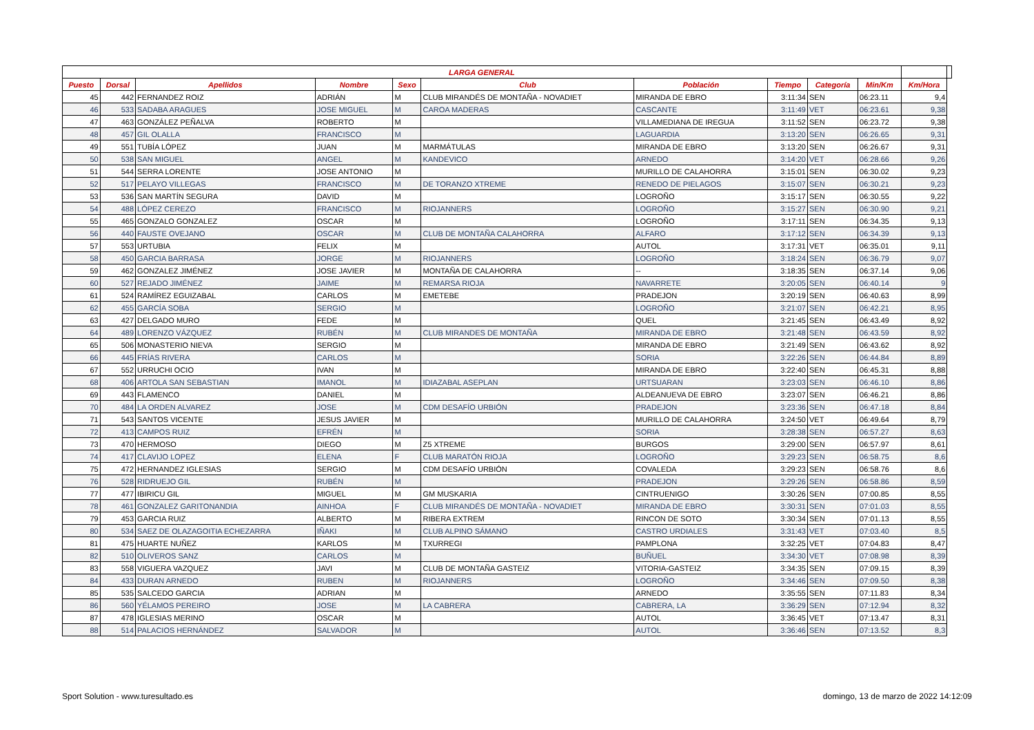| LARGA GENERAL | | | | | | | | | | | |
| --- | --- | --- | --- | --- | --- | --- | --- | --- | --- | --- | --- |
| Puesto | Dorsal | Apellidos | Nombre | Sexo | Club | Población | Tiempo | Categoría | Min/Km | Km/Hora | |
| 45 | 442 | FERNANDEZ ROIZ | ADRIÁN | M | CLUB MIRANDÉS DE MONTAÑA - NOVADIET | MIRANDA DE EBRO | 3:11:34 | SEN | 06:23.11 | 9,4 | |
| 46 | 533 | SADABA ARAGUES | JOSE MIGUEL | M | CAROA MADERAS | CASCANTE | 3:11:49 | VET | 06:23.61 | 9,38 | |
| 47 | 463 | GONZÁLEZ PEÑALVA | ROBERTO | M | | VILLAMEDIANA DE IREGUA | 3:11:52 | SEN | 06:23.72 | 9,38 | |
| 48 | 457 | GIL OLALLA | FRANCISCO | M | | LAGUARDIA | 3:13:20 | SEN | 06:26.65 | 9,31 | |
| 49 | 551 | TUBÍA LÓPEZ | JUAN | M | MARMÁTULAS | MIRANDA DE EBRO | 3:13:20 | SEN | 06:26.67 | 9,31 | |
| 50 | 538 | SAN MIGUEL | ANGEL | M | KANDEVICO | ARNEDO | 3:14:20 | VET | 06:28.66 | 9,26 | |
| 51 | 544 | SERRA LORENTE | JOSE ANTONIO | M | | MURILLO DE CALAHORRA | 3:15:01 | SEN | 06:30.02 | 9,23 | |
| 52 | 517 | PELAYO VILLEGAS | FRANCISCO | M | DE TORANZO XTREME | RENEDO DE PIELAGOS | 3:15:07 | SEN | 06:30.21 | 9,23 | |
| 53 | 536 | SAN MARTÍN SEGURA | DAVID | M | | LOGROÑO | 3:15:17 | SEN | 06:30.55 | 9,22 | |
| 54 | 488 | LÓPEZ CEREZO | FRANCISCO | M | RIOJANNERS | LOGROÑO | 3:15:27 | SEN | 06:30.90 | 9,21 | |
| 55 | 465 | GONZALO GONZALEZ | OSCAR | M | | LOGROÑO | 3:17:11 | SEN | 06:34.35 | 9,13 | |
| 56 | 440 | FAUSTE OVEJANO | OSCAR | M | CLUB DE MONTAÑA CALAHORRA | ALFARO | 3:17:12 | SEN | 06:34.39 | 9,13 | |
| 57 | 553 | URTUBIA | FELIX | M | | AUTOL | 3:17:31 | VET | 06:35.01 | 9,11 | |
| 58 | 450 | GARCIA BARRASA | JORGE | M | RIOJANNERS | LOGROÑO | 3:18:24 | SEN | 06:36.79 | 9,07 | |
| 59 | 462 | GONZALEZ JIMÉNEZ | JOSE JAVIER | M | MONTAÑA DE CALAHORRA | -- | 3:18:35 | SEN | 06:37.14 | 9,06 | |
| 60 | 527 | REJADO JIMÉNEZ | JAIME | M | REMARSA RIOJA | NAVARRETE | 3:20:05 | SEN | 06:40.14 | 9 | |
| 61 | 524 | RAMÍREZ EGUIZABAL | CARLOS | M | EMETEBE | PRADEJON | 3:20:19 | SEN | 06:40.63 | 8,99 | |
| 62 | 455 | GARCÍA SOBA | SERGIO | M | | LOGROÑO | 3:21:07 | SEN | 06:42.21 | 8,95 | |
| 63 | 427 | DELGADO MURO | FEDE | M | | QUEL | 3:21:45 | SEN | 06:43.49 | 8,92 | |
| 64 | 489 | LORENZO VÁZQUEZ | RUBÉN | M | CLUB MIRANDES DE MONTAÑA | MIRANDA DE EBRO | 3:21:48 | SEN | 06:43.59 | 8,92 | |
| 65 | 506 | MONASTERIO NIEVA | SERGIO | M | | MIRANDA DE EBRO | 3:21:49 | SEN | 06:43.62 | 8,92 | |
| 66 | 445 | FRÍAS RIVERA | CARLOS | M | | SORIA | 3:22:26 | SEN | 06:44.84 | 8,89 | |
| 67 | 552 | URRUCHI OCIO | IVAN | M | | MIRANDA DE EBRO | 3:22:40 | SEN | 06:45.31 | 8,88 | |
| 68 | 406 | ARTOLA SAN SEBASTIAN | IMANOL | M | IDIAZABAL ASEPLAN | URTSUARAN | 3:23:03 | SEN | 06:46.10 | 8,86 | |
| 69 | 443 | FLAMENCO | DANIEL | M | | ALDEANUEVA DE EBRO | 3:23:07 | SEN | 06:46.21 | 8,86 | |
| 70 | 484 | LA ORDEN ALVAREZ | JOSE | M | CDM DESAFÍO URBIÓN | PRADEJON | 3:23:36 | SEN | 06:47.18 | 8,84 | |
| 71 | 543 | SANTOS VICENTE | JESUS JAVIER | M | | MURILLO DE CALAHORRA | 3:24:50 | VET | 06:49.64 | 8,79 | |
| 72 | 413 | CAMPOS RUIZ | EFRÉN | M | | SORIA | 3:28:38 | SEN | 06:57.27 | 8,63 | |
| 73 | 470 | HERMOSO | DIEGO | M | Z5 XTREME | BURGOS | 3:29:00 | SEN | 06:57.97 | 8,61 | |
| 74 | 417 | CLAVIJO LOPEZ | ELENA | F | CLUB MARATÓN RIOJA | LOGROÑO | 3:29:23 | SEN | 06:58.75 | 8,6 | |
| 75 | 472 | HERNANDEZ IGLESIAS | SERGIO | M | CDM DESAFÍO URBIÓN | COVALEDA | 3:29:23 | SEN | 06:58.76 | 8,6 | |
| 76 | 528 | RIDRUEJO GIL | RUBÉN | M | | PRADEJON | 3:29:26 | SEN | 06:58.86 | 8,59 | |
| 77 | 477 | IBIRICU GIL | MIGUEL | M | GM MUSKARIA | CINTRUENIGO | 3:30:26 | SEN | 07:00.85 | 8,55 | |
| 78 | 461 | GONZALEZ GARITONANDIA | AINHOA | F | CLUB MIRANDÉS DE MONTAÑA - NOVADIET | MIRANDA DE EBRO | 3:30:31 | SEN | 07:01.03 | 8,55 | |
| 79 | 453 | GARCIA RUIZ | ALBERTO | M | RIBERA EXTREM | RINCON DE SOTO | 3:30:34 | SEN | 07:01.13 | 8,55 | |
| 80 | 534 | SAEZ DE OLAZAGOITIA ECHEZARRA | IÑAKI | M | CLUB ALPINO SÁMANO | CASTRO URDIALES | 3:31:43 | VET | 07:03.40 | 8,5 | |
| 81 | 475 | HUARTE NUÑEZ | KARLOS | M | TXURREGI | PAMPLONA | 3:32:25 | VET | 07:04.83 | 8,47 | |
| 82 | 510 | OLIVEROS SANZ | CARLOS | M | | BUÑUEL | 3:34:30 | VET | 07:08.98 | 8,39 | |
| 83 | 558 | VIGUERA VAZQUEZ | JAVI | M | CLUB DE MONTAÑA GASTEIZ | VITORIA-GASTEIZ | 3:34:35 | SEN | 07:09.15 | 8,39 | |
| 84 | 433 | DURAN ARNEDO | RUBEN | M | RIOJANNERS | LOGROÑO | 3:34:46 | SEN | 07:09.50 | 8,38 | |
| 85 | 535 | SALCEDO GARCIA | ADRIAN | M | | ARNEDO | 3:35:55 | SEN | 07:11.83 | 8,34 | |
| 86 | 560 | YÉLAMOS PEREIRO | JOSE | M | LA CABRERA | CABRERA, LA | 3:36:29 | SEN | 07:12.94 | 8,32 | |
| 87 | 478 | IGLESIAS MERINO | OSCAR | M | | AUTOL | 3:36:45 | VET | 07:13.47 | 8,31 | |
| 88 | 514 | PALACIOS HERNÁNDEZ | SALVADOR | M | | AUTOL | 3:36:46 | SEN | 07:13.52 | 8,3 | |
Sport Solution - www.turesultado.es
domingo, 13 de marzo de 2022 14:12:09